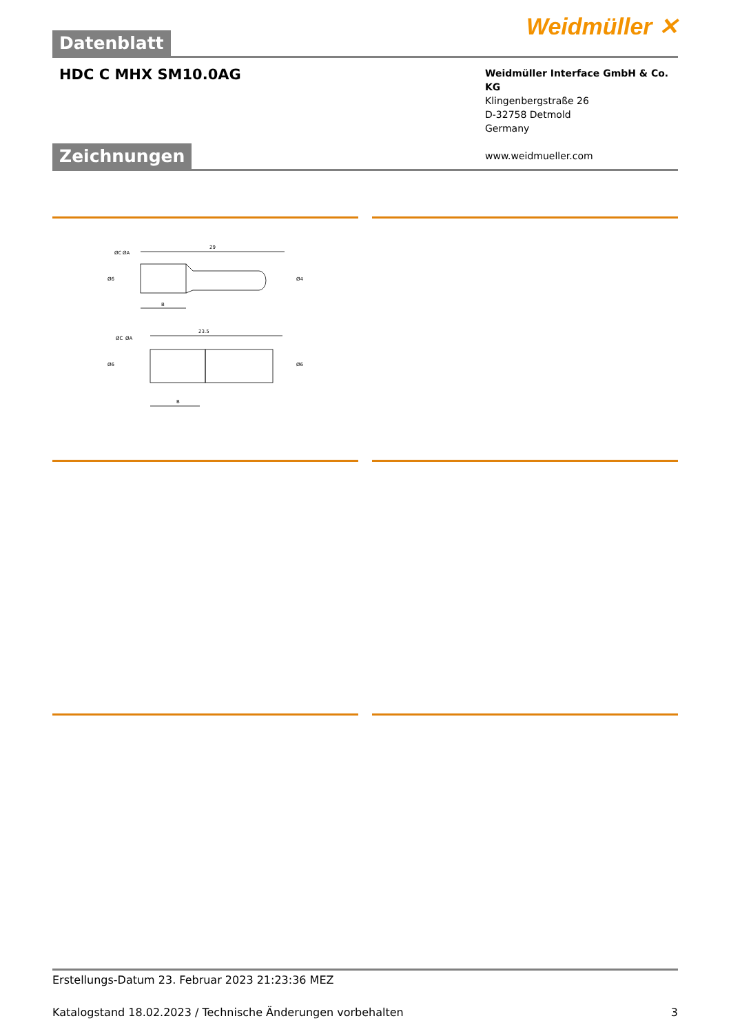Weidmüller ✕
Datenblatt
HDC C MHX SM10.0AG
Weidmüller Interface GmbH & Co. KG
Klingenbergstraße 26
D-32758 Detmold
Germany
www.weidmueller.com
Zeichnungen
29
B
23.5
B
Ø6
Ø4
Ø6
Ø6
ØC
ØA
ØC
ØA
Erstellungs-Datum 23. Februar 2023 21:23:36 MEZ
Katalogstand 18.02.2023 / Technische Änderungen vorbehalten 3